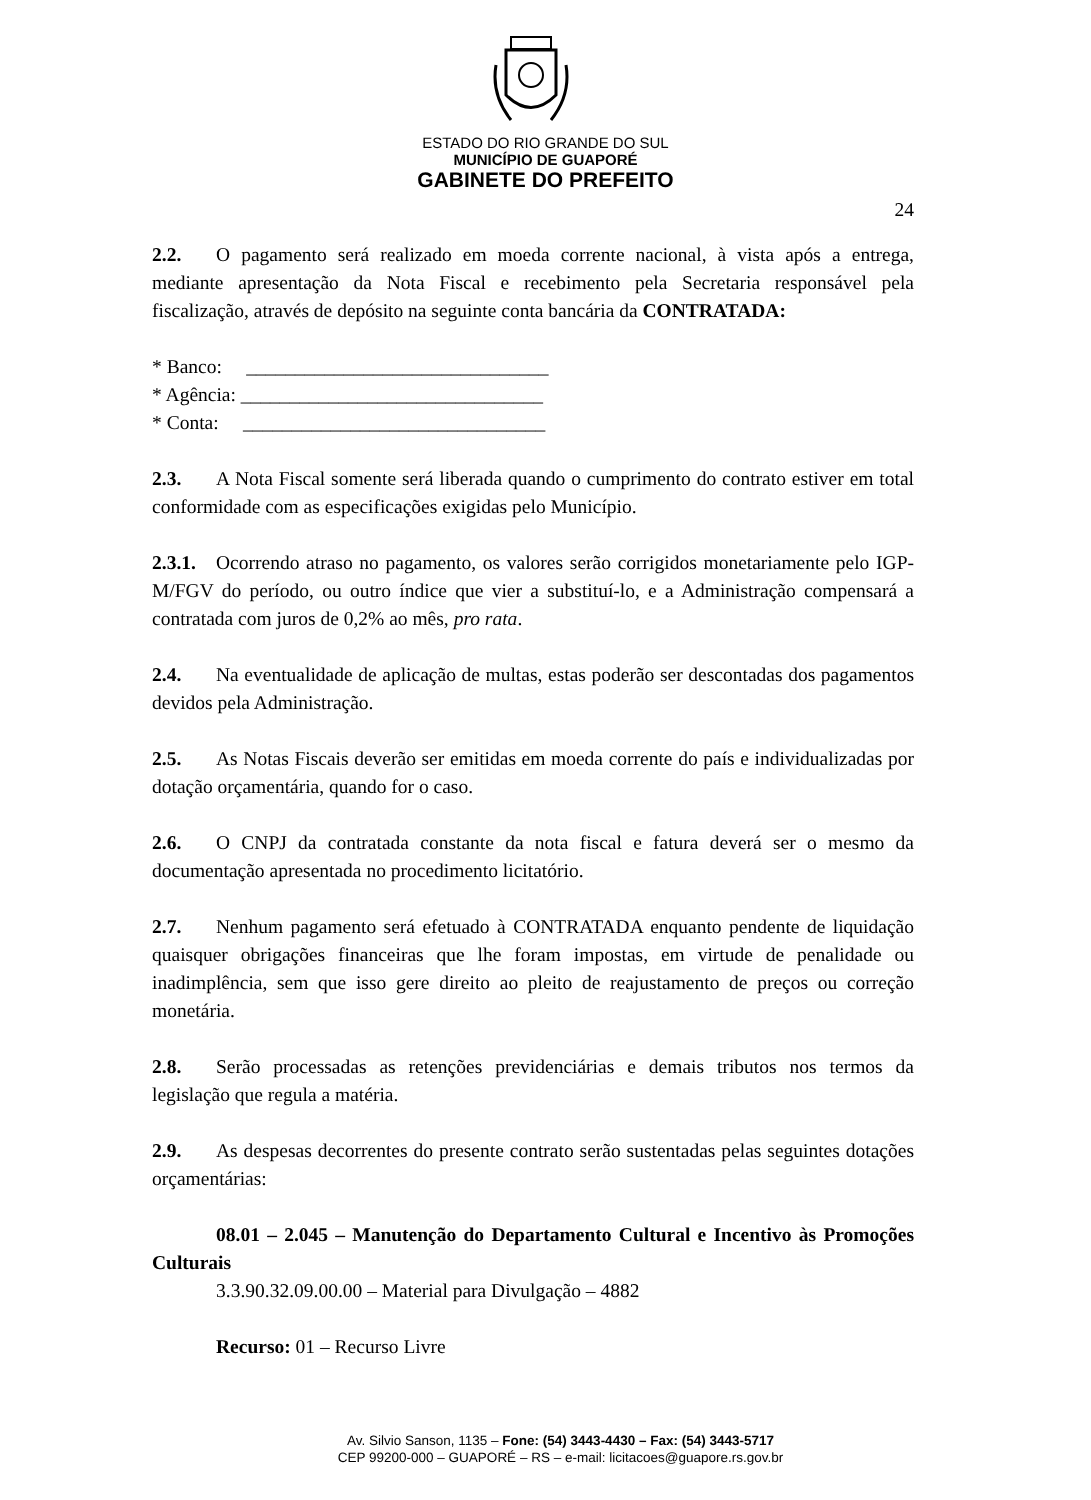ESTADO DO RIO GRANDE DO SUL
MUNICÍPIO DE GUAPORÉ
GABINETE DO PREFEITO
24
2.2. O pagamento será realizado em moeda corrente nacional, à vista após a entrega, mediante apresentação da Nota Fiscal e recebimento pela Secretaria responsável pela fiscalização, através de depósito na seguinte conta bancária da CONTRATADA:
* Banco: _______________________________
* Agência: _______________________________
* Conta: _______________________________
2.3. A Nota Fiscal somente será liberada quando o cumprimento do contrato estiver em total conformidade com as especificações exigidas pelo Município.
2.3.1. Ocorrendo atraso no pagamento, os valores serão corrigidos monetariamente pelo IGP-M/FGV do período, ou outro índice que vier a substituí-lo, e a Administração compensará a contratada com juros de 0,2% ao mês, pro rata.
2.4. Na eventualidade de aplicação de multas, estas poderão ser descontadas dos pagamentos devidos pela Administração.
2.5. As Notas Fiscais deverão ser emitidas em moeda corrente do país e individualizadas por dotação orçamentária, quando for o caso.
2.6. O CNPJ da contratada constante da nota fiscal e fatura deverá ser o mesmo da documentação apresentada no procedimento licitatório.
2.7. Nenhum pagamento será efetuado à CONTRATADA enquanto pendente de liquidação quaisquer obrigações financeiras que lhe foram impostas, em virtude de penalidade ou inadimplência, sem que isso gere direito ao pleito de reajustamento de preços ou correção monetária.
2.8. Serão processadas as retenções previdenciárias e demais tributos nos termos da legislação que regula a matéria.
2.9. As despesas decorrentes do presente contrato serão sustentadas pelas seguintes dotações orçamentárias:
08.01 – 2.045 – Manutenção do Departamento Cultural e Incentivo às Promoções Culturais
3.3.90.32.09.00.00 – Material para Divulgação – 4882
Recurso: 01 – Recurso Livre
Av. Silvio Sanson, 1135 – Fone: (54) 3443-4430 – Fax: (54) 3443-5717
CEP 99200-000 – GUAPORÉ – RS – e-mail: licitacoes@guapore.rs.gov.br